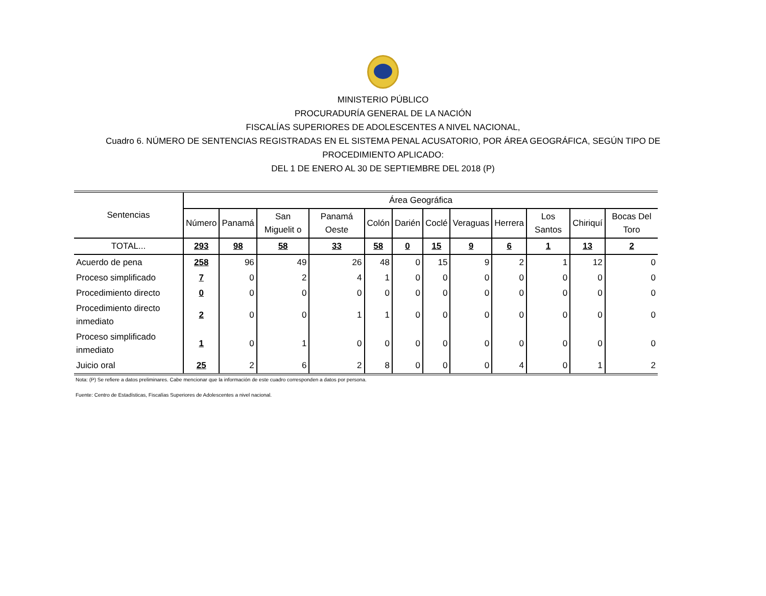MINISTERIO PÚBLICO
PROCURADURÍA GENERAL DE LA NACIÓN
FISCALÍAS SUPERIORES DE ADOLESCENTES A NIVEL NACIONAL,
Cuadro 6. NÚMERO DE SENTENCIAS REGISTRADAS EN EL SISTEMA PENAL ACUSATORIO, POR ÁREA GEOGRÁFICA, SEGÚN TIPO DE
PROCEDIMIENTO APLICADO:
DEL 1 DE ENERO AL 30 DE SEPTIEMBRE DEL 2018 (P)
| Sentencias | Área Geográfica | | | | | | | | | | | |
| --- | --- | --- | --- | --- | --- | --- | --- | --- | --- | --- | --- | --- |
| | Número | Panamá | San Miguelit o | Panamá Oeste | Colón | Darién | Coclé | Veraguas | Herrera | Los Santos | Chiriquí | Bocas Del Toro |
| TOTAL... | 293 | 98 | 58 | 33 | 58 | 0 | 15 | 9 | 6 | 1 | 13 | 2 |
| Acuerdo de pena | 258 | 96 | 49 | 26 | 48 | 0 | 15 | 9 | 2 | 1 | 12 | 0 |
| Proceso simplificado | 7 | 0 | 2 | 4 | 1 | 0 | 0 | 0 | 0 | 0 | 0 | 0 |
| Procedimiento directo | 0 | 0 | 0 | 0 | 0 | 0 | 0 | 0 | 0 | 0 | 0 | 0 |
| Procedimiento directo inmediato | 2 | 0 | 0 | 1 | 1 | 0 | 0 | 0 | 0 | 0 | 0 | 0 |
| Proceso simplificado inmediato | 1 | 0 | 1 | 0 | 0 | 0 | 0 | 0 | 0 | 0 | 0 | 0 |
| Juicio oral | 25 | 2 | 6 | 2 | 8 | 0 | 0 | 0 | 4 | 0 | 1 | 2 |
Nota: (P) Se refiere a datos preliminares. Cabe mencionar que la información de este cuadro corresponden a datos por persona.
Fuente: Centro de Estadísticas, Fiscalías Superiores de Adolescentes a nivel nacional.